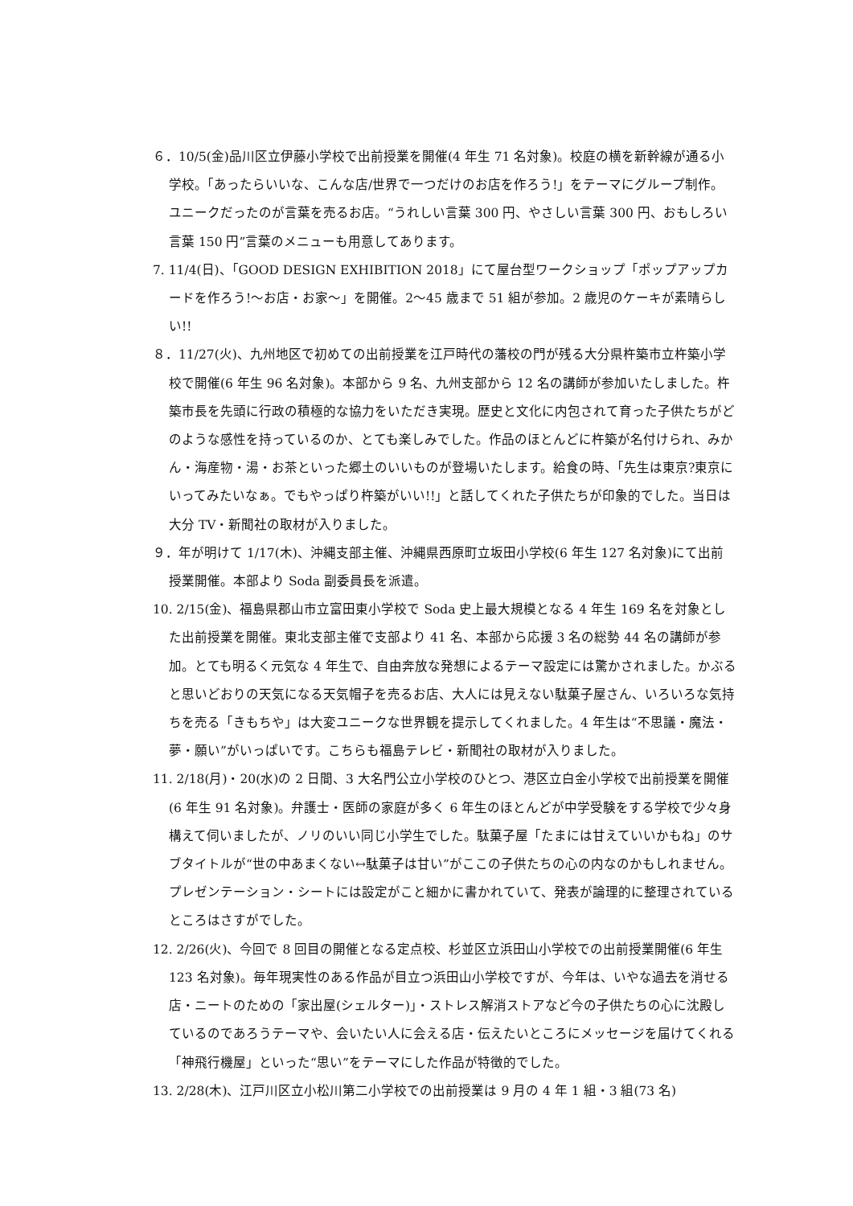６．10/5(金)品川区立伊藤小学校で出前授業を開催(4 年生 71 名対象)。校庭の横を新幹線が通る小学校。「あったらいいな、こんな店/世界で一つだけのお店を作ろう!」をテーマにグループ制作。ユニークだったのが言葉を売るお店。“うれしい言葉 300 円、やさしい言葉 300 円、おもしろい言葉 150 円”言葉のメニューも用意してあります。
7. 11/4(日)、「GOOD DESIGN EXHIBITION 2018」にて屋台型ワークショップ「ポップアップカードを作ろう!～お店・お家～」を開催。2～45 歳まで 51 組が参加。2 歳児のケーキが素晴らしい!!
８．11/27(火)、九州地区で初めての出前授業を江戸時代の藩校の門が残る大分県杵築市立杵築小学校で開催(6 年生 96 名対象)。本部から 9 名、九州支部から 12 名の講師が参加いたしました。杵築市長を先頭に行政の積極的な協力をいただき実現。歴史と文化に内包されて育った子供たちがどのような感性を持っているのか、とても楽しみでした。作品のほとんどに杵築が名付けられ、みかん・海産物・湯・お茶といった郷土のいいものが登場いたします。給食の時、「先生は東京?東京にいってみたいなぁ。でもやっぱり杵築がいい!!」と話してくれた子供たちが印象的でした。当日は大分 TV・新聞社の取材が入りました。
９．年が明けて 1/17(木)、沖縄支部主催、沖縄県西原町立坂田小学校(6 年生 127 名対象)にて出前授業開催。本部より Soda 副委員長を派遣。
10. 2/15(金)、福島県郡山市立富田東小学校で Soda 史上最大規模となる 4 年生 169 名を対象とした出前授業を開催。東北支部主催で支部より 41 名、本部から応援 3 名の総勢 44 名の講師が参加。とても明るく元気な 4 年生で、自由奔放な発想によるテーマ設定には驚かされました。かぶると思いどおりの天気になる天気帽子を売るお店、大人には見えない駄菓子屋さん、いろいろな気持ちを売る「きもちや」は大変ユニークな世界観を提示してくれました。4 年生は“不思議・魔法・夢・願い”がいっぱいです。こちらも福島テレビ・新聞社の取材が入りました。
11. 2/18(月)・20(水)の 2 日間、3 大名門公立小学校のひとつ、港区立白金小学校で出前授業を開催(6 年生 91 名対象)。弁護士・医師の家庭が多く 6 年生のほとんどが中学受験をする学校で少々身構えて伺いましたが、ノリのいい同じ小学生でした。駄菓子屋「たまには甘えていいかもね」のサブタイトルが“世の中あまくない↔駄菓子は甘い”がここの子供たちの心の内なのかもしれません。プレゼンテーション・シートには設定がこと細かに書かれていて、発表が論理的に整理されているところはさすがでした。
12. 2/26(火)、今回で 8 回目の開催となる定点校、杉並区立浜田山小学校での出前授業開催(6 年生 123 名対象)。毎年現実性のある作品が目立つ浜田山小学校ですが、今年は、いやな過去を消せる店・ニートのための「家出屋(シェルター)」・ストレス解消ストアなど今の子供たちの心に沈殿しているのであろうテーマや、会いたい人に会える店・伝えたいところにメッセージを届けてくれる「神飛行機屋」といった“思い”をテーマにした作品が特徴的でした。
13. 2/28(木)、江戸川区立小松川第二小学校での出前授業は 9 月の 4 年 1 組・3 組(73 名)